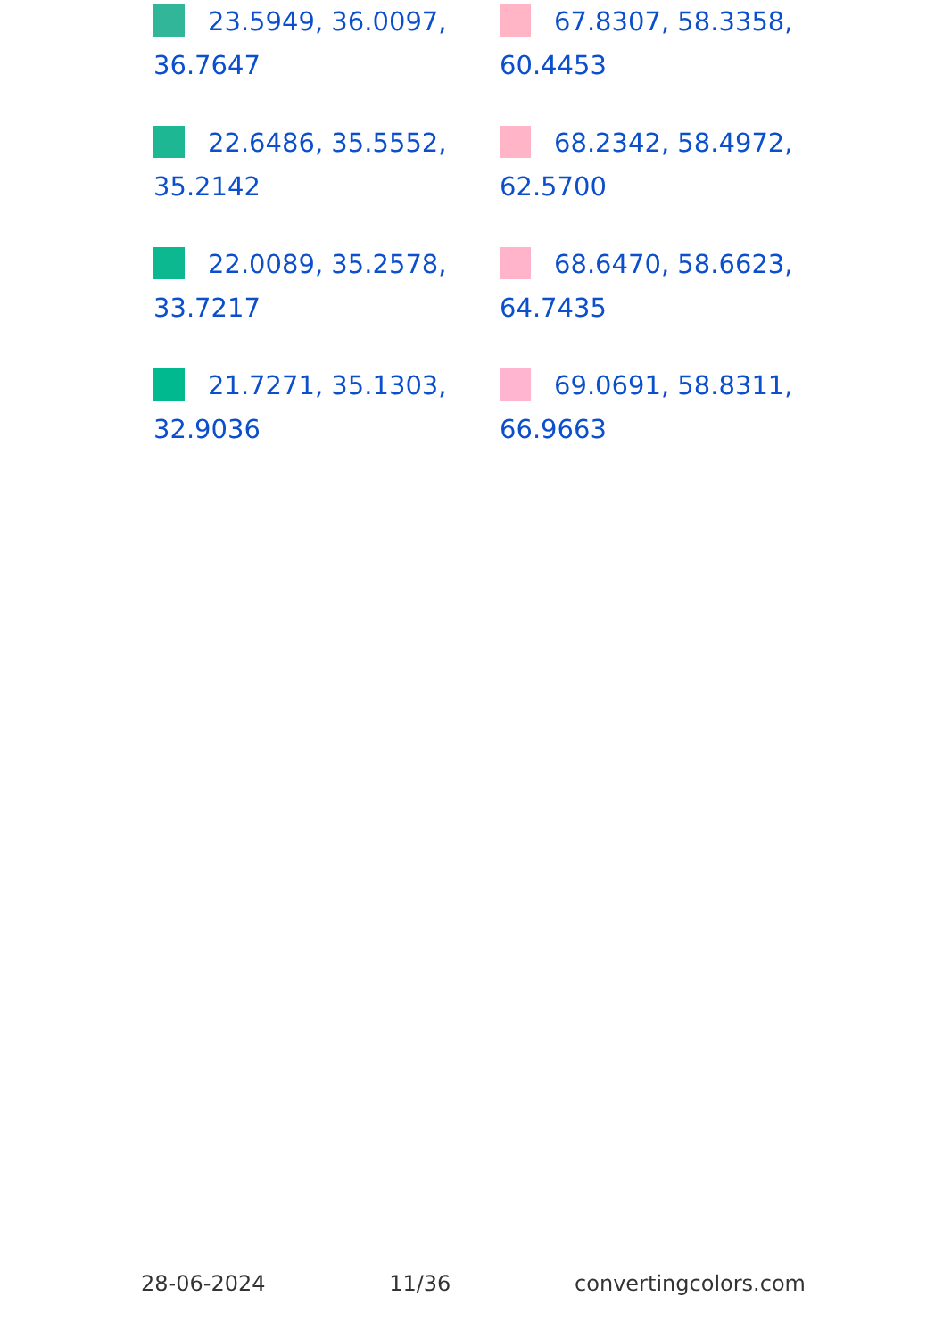23.5949, 36.0097, 36.7647
67.8307, 58.3358, 60.4453
22.6486, 35.5552, 35.2142
68.2342, 58.4972, 62.5700
22.0089, 35.2578, 33.7217
68.6470, 58.6623, 64.7435
21.7271, 35.1303, 32.9036
69.0691, 58.8311, 66.9663
28-06-2024 11/36 convertingcolors.com